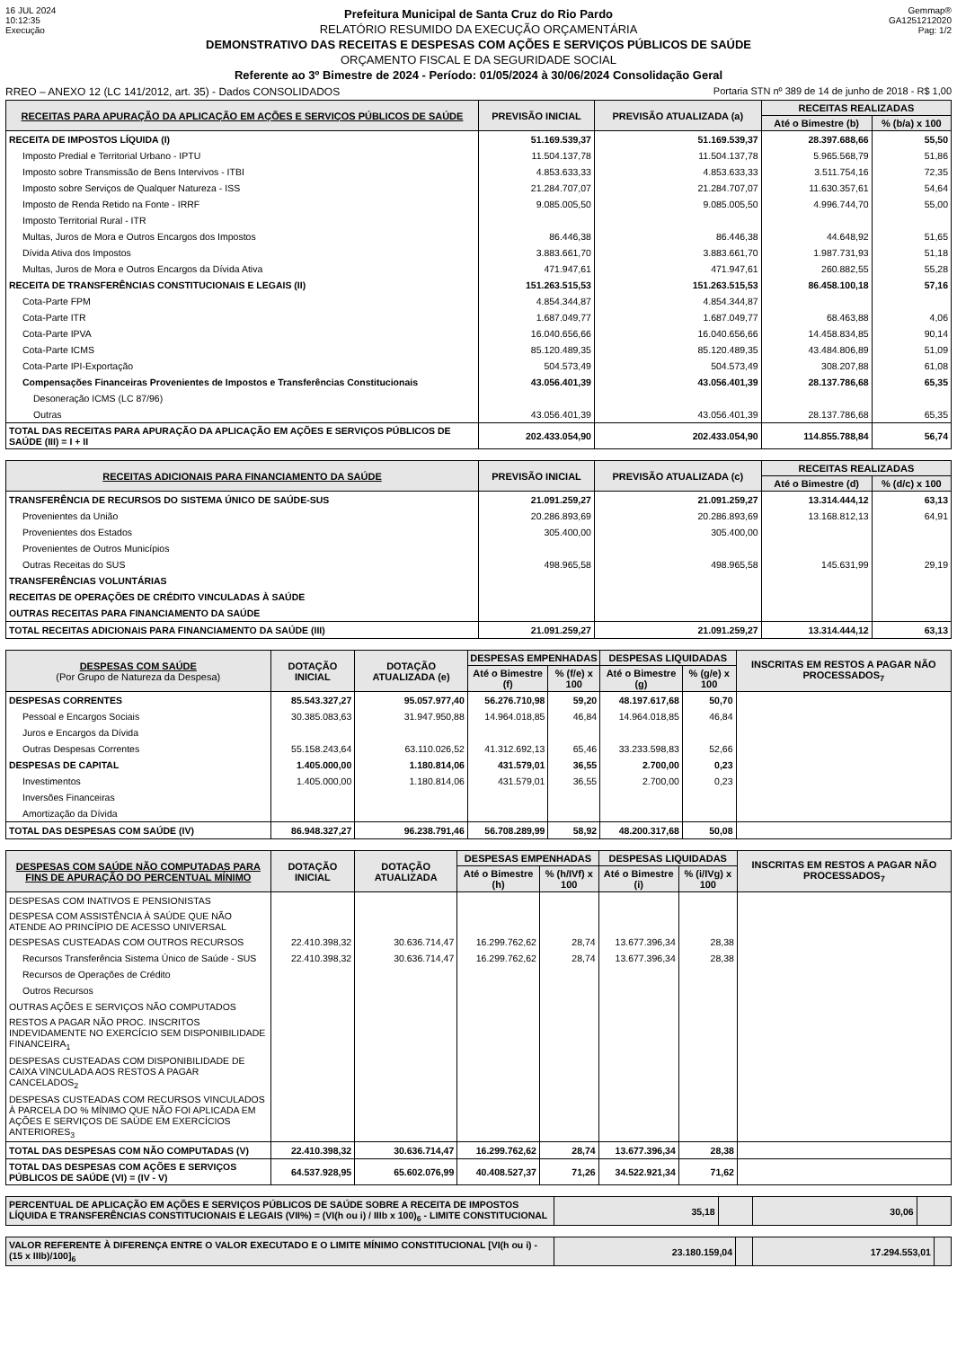16 JUL 2024
10:12:35
Execução
Prefeitura Municipal de Santa Cruz do Rio Pardo
RELATÓRIO RESUMIDO DA EXECUÇÃO ORÇAMENTÁRIA
DEMONSTRATIVO DAS RECEITAS E DESPESAS COM AÇÕES E SERVIÇOS PÚBLICOS DE SAÚDE
ORÇAMENTO FISCAL E DA SEGURIDADE SOCIAL
Referente ao 3º Bimestre de 2024 - Período: 01/05/2024 à 30/06/2024 Consolidação Geral
Gemmap®
GA1251212020
Pag: 1/2
RREO – ANEXO 12 (LC 141/2012, art. 35) - Dados CONSOLIDADOS Portaria STN nº 389 de 14 de junho de 2018 - R$ 1,00
| RECEITAS PARA APURAÇÃO DA APLICAÇÃO EM AÇÕES E SERVIÇOS PÚBLICOS DE SAÚDE | PREVISÃO INICIAL | PREVISÃO ATUALIZADA (a) | RECEITAS REALIZADAS | |
| --- | --- | --- | --- | --- |
| | | | Até o Bimestre (b) | % (b/a) x 100 |
| RECEITA DE IMPOSTOS LÍQUIDA (I) | 51.169.539,37 | 51.169.539,37 | 28.397.688,66 | 55,50 |
| Imposto Predial e Territorial Urbano - IPTU | 11.504.137,78 | 11.504.137,78 | 5.965.568,79 | 51,86 |
| Imposto sobre Transmissão de Bens Intervivos - ITBI | 4.853.633,33 | 4.853.633,33 | 3.511.754,16 | 72,35 |
| Imposto sobre Serviços de Qualquer Natureza - ISS | 21.284.707,07 | 21.284.707,07 | 11.630.357,61 | 54,64 |
| Imposto de Renda Retido na Fonte - IRRF | 9.085.005,50 | 9.085.005,50 | 4.996.744,70 | 55,00 |
| Imposto Territorial Rural - ITR | | | | |
| Multas, Juros de Mora e Outros Encargos dos Impostos | 86.446,38 | 86.446,38 | 44.648,92 | 51,65 |
| Dívida Ativa dos Impostos | 3.883.661,70 | 3.883.661,70 | 1.987.731,93 | 51,18 |
| Multas, Juros de Mora e Outros Encargos da Dívida Ativa | 471.947,61 | 471.947,61 | 260.882,55 | 55,28 |
| RECEITA DE TRANSFERÊNCIAS CONSTITUCIONAIS E LEGAIS (II) | 151.263.515,53 | 151.263.515,53 | 86.458.100,18 | 57,16 |
| Cota-Parte FPM | 4.854.344,87 | 4.854.344,87 | | |
| Cota-Parte ITR | 1.687.049,77 | 1.687.049,77 | 68.463,88 | 4,06 |
| Cota-Parte IPVA | 16.040.656,66 | 16.040.656,66 | 14.458.834,85 | 90,14 |
| Cota-Parte ICMS | 85.120.489,35 | 85.120.489,35 | 43.484.806,89 | 51,09 |
| Cota-Parte IPI-Exportação | 504.573,49 | 504.573,49 | 308.207,88 | 61,08 |
| Compensações Financeiras Provenientes de Impostos e Transferências Constitucionais | 43.056.401,39 | 43.056.401,39 | 28.137.786,68 | 65,35 |
| Desoneração ICMS (LC 87/96) | | | | |
| Outras | 43.056.401,39 | 43.056.401,39 | 28.137.786,68 | 65,35 |
| TOTAL DAS RECEITAS PARA APURAÇÃO DA APLICAÇÃO EM AÇÕES E SERVIÇOS PÚBLICOS DE SAÚDE (III) = I + II | 202.433.054,90 | 202.433.054,90 | 114.855.788,84 | 56,74 |
| RECEITAS ADICIONAIS PARA FINANCIAMENTO DA SAÚDE | PREVISÃO INICIAL | PREVISÃO ATUALIZADA (c) | RECEITAS REALIZADAS | |
| --- | --- | --- | --- | --- |
| | | | Até o Bimestre (d) | % (d/c) x 100 |
| TRANSFERÊNCIA DE RECURSOS DO SISTEMA ÚNICO DE SAÚDE-SUS | 21.091.259,27 | 21.091.259,27 | 13.314.444,12 | 63,13 |
| Provenientes da União | 20.286.893,69 | 20.286.893,69 | 13.168.812,13 | 64,91 |
| Provenientes dos Estados | 305.400,00 | 305.400,00 | | |
| Provenientes de Outros Municípios | | | | |
| Outras Receitas do SUS | 498.965,58 | 498.965,58 | 145.631,99 | 29,19 |
| TRANSFERÊNCIAS VOLUNTÁRIAS | | | | |
| RECEITAS DE OPERAÇÕES DE CRÉDITO VINCULADAS À SAÚDE | | | | |
| OUTRAS RECEITAS PARA FINANCIAMENTO DA SAÚDE | | | | |
| TOTAL RECEITAS ADICIONAIS PARA FINANCIAMENTO DA SAÚDE (III) | 21.091.259,27 | 21.091.259,27 | 13.314.444,12 | 63,13 |
| DESPESAS COM SAÚDE (Por Grupo de Natureza da Despesa) | DOTAÇÃO INICIAL | DOTAÇÃO ATUALIZADA (e) | DESPESAS EMPENHADAS | | DESPESAS LIQUIDADAS | | INSCRITAS EM RESTOS A PAGAR NÃO PROCESSADOS<sub>7</sub> |
| --- | --- | --- | --- | --- | --- | --- | --- |
| | | | Até o Bimestre (f) | % (f/e) x 100 | Até o Bimestre (g) | % (g/e) x 100 | |
| DESPESAS CORRENTES | 85.543.327,27 | 95.057.977,40 | 56.276.710,98 | 59,20 | 48.197.617,68 | 50,70 | |
| Pessoal e Encargos Sociais | 30.385.083,63 | 31.947.950,88 | 14.964.018,85 | 46,84 | 14.964.018,85 | 46,84 | |
| Juros e Encargos da Dívida | | | | | | | |
| Outras Despesas Correntes | 55.158.243,64 | 63.110.026,52 | 41.312.692,13 | 65,46 | 33.233.598,83 | 52,66 | |
| DESPESAS DE CAPITAL | 1.405.000,00 | 1.180.814,06 | 431.579,01 | 36,55 | 2.700,00 | 0,23 | |
| Investimentos | 1.405.000,00 | 1.180.814,06 | 431.579,01 | 36,55 | 2.700,00 | 0,23 | |
| Inversões Financeiras | | | | | | | |
| Amortização da Dívida | | | | | | | |
| TOTAL DAS DESPESAS COM SAÚDE (IV) | 86.948.327,27 | 96.238.791,46 | 56.708.289,99 | 58,92 | 48.200.317,68 | 50,08 | |
| DESPESAS COM SAÚDE NÃO COMPUTADAS PARA FINS DE APURAÇÃO DO PERCENTUAL MÍNIMO | DOTAÇÃO INICIAL | DOTAÇÃO ATUALIZADA | DESPESAS EMPENHADAS | | DESPESAS LIQUIDADAS | | INSCRITAS EM RESTOS A PAGAR NÃO PROCESSADOS<sub>7</sub> |
| --- | --- | --- | --- | --- | --- | --- | --- |
| | | | Até o Bimestre (h) | % (h/IVf) x 100 | Até o Bimestre (i) | % (i/IVg) x 100 | |
| DESPESAS COM INATIVOS E PENSIONISTAS | | | | | | | |
| DESPESA COM ASSISTÊNCIA À SAÚDE QUE NÃO ATENDE AO PRINCÍPIO DE ACESSO UNIVERSAL | | | | | | | |
| DESPESAS CUSTEADAS COM OUTROS RECURSOS | 22.410.398,32 | 30.636.714,47 | 16.299.762,62 | 28,74 | 13.677.396,34 | 28,38 | |
| Recursos Transferência Sistema Único de Saúde - SUS | 22.410.398,32 | 30.636.714,47 | 16.299.762,62 | 28,74 | 13.677.396,34 | 28,38 | |
| Recursos de Operações de Crédito | | | | | | | |
| Outros Recursos | | | | | | | |
| OUTRAS AÇÕES E SERVIÇOS NÃO COMPUTADOS | | | | | | | |
| RESTOS A PAGAR NÃO PROC. INSCRITOS INDEVIDAMENTE NO EXERCÍCIO SEM DISPONIBILIDADE FINANCEIRA<sub>1</sub> | | | | | | | |
| DESPESAS CUSTEADAS COM DISPONIBILIDADE DE CAIXA VINCULADA AOS RESTOS A PAGAR CANCELADOS<sub>2</sub> | | | | | | | |
| DESPESAS CUSTEADAS COM RECURSOS VINCULADOS À PARCELA DO % MÍNIMO QUE NÃO FOI APLICADA EM AÇÕES E SERVIÇOS DE SAÚDE EM EXERCÍCIOS ANTERIORES<sub>3</sub> | | | | | | | |
| TOTAL DAS DESPESAS COM NÃO COMPUTADAS (V) | 22.410.398,32 | 30.636.714,47 | 16.299.762,62 | 28,74 | 13.677.396,34 | 28,38 | |
| TOTAL DAS DESPESAS COM AÇÕES E SERVIÇOS PÚBLICOS DE SAÚDE (VI) = (IV - V) | 64.537.928,95 | 65.602.076,99 | 40.408.527,37 | 71,26 | 34.522.921,34 | 71,62 | |
| PERCENTUAL DE APLICAÇÃO EM AÇÕES E SERVIÇOS PÚBLICOS DE SAÚDE SOBRE A RECEITA DE IMPOSTOS LÍQUIDA E TRANSFERÊNCIAS CONSTITUCIONAIS E LEGAIS (VII%) = (VI(h ou i) / IIIb x 100)<sub>6</sub> - LIMITE CONSTITUCIONAL | 35,18 | | 30,06 | |
| VALOR REFERENTE À DIFERENÇA ENTRE O VALOR EXECUTADO E O LIMITE MÍNIMO CONSTITUCIONAL [VI(h ou i) - (15 x IIIb)/100]<sub>6</sub> | 23.180.159,04 | | 17.294.553,01 | |